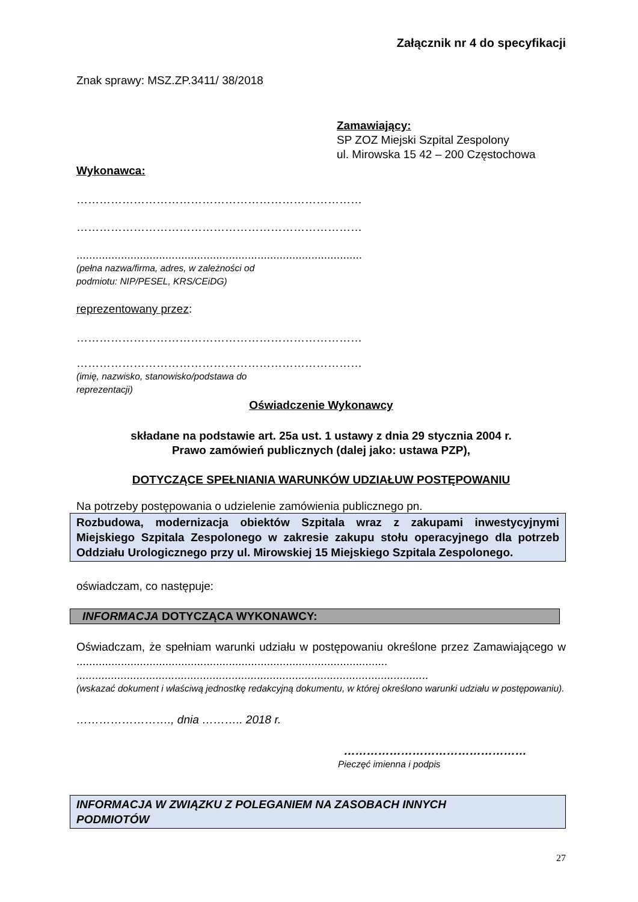Załącznik nr 4 do specyfikacji
Znak sprawy: MSZ.ZP.3411/ 38/2018
Zamawiający:
SP ZOZ Miejski Szpital Zespolony
ul. Mirowska 15 42 – 200 Częstochowa
Wykonawca:
…………………………………………………………………
…………………………………………………………………
..........................................................................................
(pełna nazwa/firma, adres, w zależności od
podmiotu: NIP/PESEL, KRS/CEiDG)
reprezentowany przez:
…………………………………………………………………
…………………………………………………………………
(imię, nazwisko, stanowisko/podstawa do
reprezentacji)
Oświadczenie Wykonawcy
składane na podstawie art. 25a ust. 1 ustawy z dnia 29 stycznia 2004 r.
Prawo zamówień publicznych (dalej jako: ustawa PZP),
DOTYCZĄCE SPEŁNIANIA WARUNKÓW UDZIAŁUW POSTĘPOWANIU
Na potrzeby postępowania o udzielenie zamówienia publicznego pn.
Rozbudowa, modernizacja obiektów Szpitala wraz z zakupami inwestycyjnymi Miejskiego Szpitala Zespolonego w zakresie zakupu stołu operacyjnego dla potrzeb Oddziału Urologicznego przy ul. Mirowskiej 15 Miejskiego Szpitala Zespolonego.
oświadczam, co następuje:
INFORMACJA DOTYCZĄCA WYKONAWCY:
Oświadczam, że spełniam warunki udziału w postępowaniu określone przez Zamawiającego w ..................................................................................................
...............................................................................................................
(wskazać dokument i właściwą jednostkę redakcyjną dokumentu, w której określono warunki udziału w postępowaniu).
……………………., dnia ……….. 2018 r.
…………………………………………
Pieczęć imienna i podpis
INFORMACJA W ZWIĄZKU Z POLEGANIEM NA ZASOBACH INNYCH
PODMIOTÓW
27